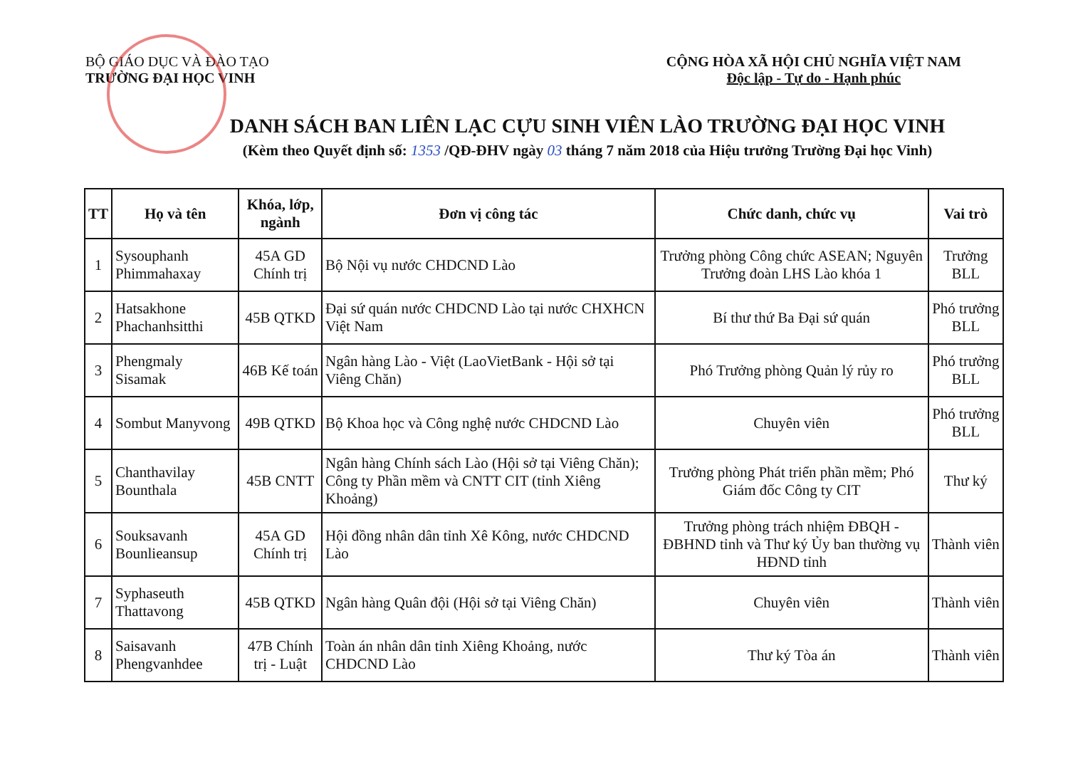BỘ GIÁO DỤC VÀ ĐÀO TẠO
TRƯỜNG ĐẠI HỌC VINH
CỘNG HÒA XÃ HỘI CHỦ NGHĨA VIỆT NAM
Độc lập - Tự do - Hạnh phúc
DANH SÁCH BAN LIÊN LẠC CỰU SINH VIÊN LÀO TRƯỜNG ĐẠI HỌC VINH
(Kèm theo Quyết định số: 1353 /QĐ-ĐHV ngày 03 tháng 7 năm 2018 của Hiệu trưởng Trường Đại học Vinh)
| TT | Họ và tên | Khóa, lớp, ngành | Đơn vị công tác | Chức danh, chức vụ | Vai trò |
| --- | --- | --- | --- | --- | --- |
| 1 | Sysouphanh Phimmahaxay | 45A GD Chính trị | Bộ Nội vụ nước CHDCND Lào | Trưởng phòng Công chức ASEAN; Nguyên Trưởng đoàn LHS Lào khóa 1 | Trưởng BLL |
| 2 | Hatsakhone Phachanhsitthi | 45B QTKD | Đại sứ quán nước CHDCND Lào tại nước CHXHCN Việt Nam | Bí thư thứ Ba Đại sứ quán | Phó trưởng BLL |
| 3 | Phengmaly Sisamak | 46B Kế toán | Ngân hàng Lào - Việt (LaoVietBank - Hội sở tại Viêng Chăn) | Phó Trưởng phòng Quản lý rủy ro | Phó trưởng BLL |
| 4 | Sombut Manyvong | 49B QTKD | Bộ Khoa học và Công nghệ nước CHDCND Lào | Chuyên viên | Phó trưởng BLL |
| 5 | Chanthavilay Bounthala | 45B CNTT | Ngân hàng Chính sách Lào (Hội sở tại Viêng Chăn); Công ty Phần mềm và CNTT CIT (tỉnh Xiêng Khoảng) | Trưởng phòng Phát triển phần mềm; Phó Giám đốc Công ty CIT | Thư ký |
| 6 | Souksavanh Bounlieansup | 45A GD Chính trị | Hội đồng nhân dân tỉnh Xê Kông, nước CHDCND Lào | Trưởng phòng trách nhiệm ĐBQH - ĐBHND tỉnh và Thư ký Ủy ban thường vụ HĐND tỉnh | Thành viên |
| 7 | Syphaseuth Thattavong | 45B QTKD | Ngân hàng Quân đội (Hội sở tại Viêng Chăn) | Chuyên viên | Thành viên |
| 8 | Saisavanh Phengvanhdee | 47B Chính trị - Luật | Toàn án nhân dân tỉnh Xiêng Khoảng, nước CHDCND Lào | Thư ký Tòa án | Thành viên |